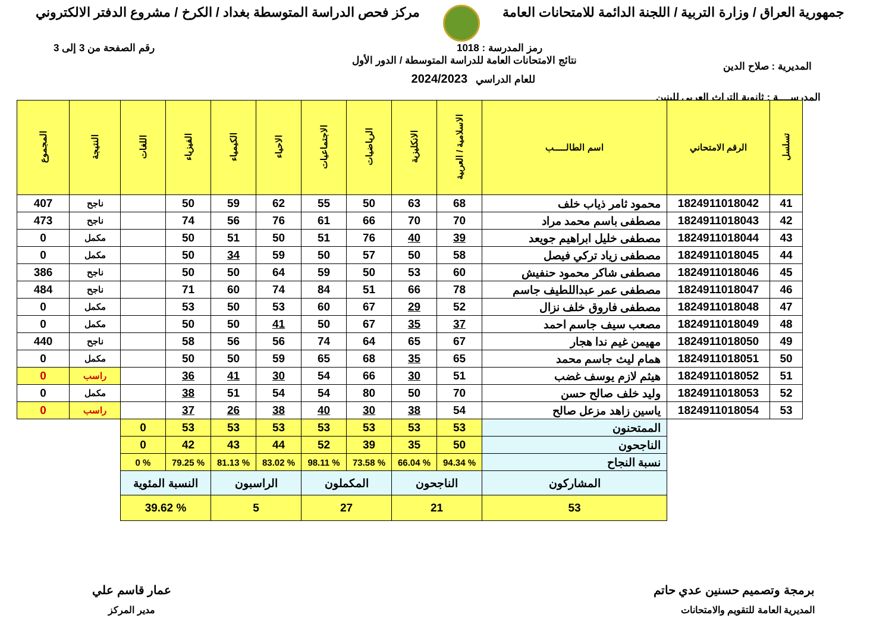جمهورية العراق / وزارة التربية / اللجنة الدائمة للامتحانات العامة
مركز فحص الدراسة المتوسطة بغداد / الكرخ / مشروع الدفتر الالكتروني
رمز المدرسة : 1018 رقم الصفحة من 3 إلى 3
المديرية : صلاح الدين
نتائج الامتحانات العامة للدراسة المتوسطة / الدور الأول
للعام الدراسي 2024/2023
المدرســــة : ثانوية التراث العربي للبنين
| تسلسل | الرقم الامتحاني | اسم الطالـــــب | الاسلامية / العربية | الانكليزية | الرياضيات | الاجتماعيات | الاحياء | الكيمياء | الفيزياء | اللغات | النتيجة | المجموع |
| --- | --- | --- | --- | --- | --- | --- | --- | --- | --- | --- | --- | --- |
| 41 | 1824911018042 | محمود ثامر ذياب خلف | 68 | 63 | 50 | 55 | 62 | 59 | 50 | | ناجح | 407 |
| 42 | 1824911018043 | مصطفى باسم محمد مراد | 70 | 70 | 66 | 61 | 76 | 56 | 74 | | ناجح | 473 |
| 43 | 1824911018044 | مصطفى خليل ابراهيم جويعد | 39 | 40 | 76 | 51 | 50 | 51 | 50 | | مكمل | 0 |
| 44 | 1824911018045 | مصطفى زياد تركي فيصل | 58 | 50 | 57 | 50 | 59 | 34 | 50 | | مكمل | 0 |
| 45 | 1824911018046 | مصطفى شاكر محمود حنفيش | 60 | 53 | 50 | 59 | 64 | 50 | 50 | | ناجح | 386 |
| 46 | 1824911018047 | مصطفى عمر عبداللطيف جاسم | 78 | 66 | 51 | 84 | 74 | 60 | 71 | | ناجح | 484 |
| 47 | 1824911018048 | مصطفى فاروق خلف نزال | 52 | 29 | 67 | 60 | 53 | 50 | 53 | | مكمل | 0 |
| 48 | 1824911018049 | مصعب سيف جاسم احمد | 37 | 35 | 67 | 50 | 41 | 50 | 50 | | مكمل | 0 |
| 49 | 1824911018050 | مهيمن غيم ندا هجار | 67 | 65 | 64 | 74 | 56 | 56 | 58 | | ناجح | 440 |
| 50 | 1824911018051 | همام ليث جاسم محمد | 65 | 35 | 68 | 65 | 59 | 50 | 50 | | مكمل | 0 |
| 51 | 1824911018052 | هيثم لازم يوسف غضب | 51 | 30 | 66 | 54 | 30 | 41 | 36 | | راسب | 0 |
| 52 | 1824911018053 | وليد خلف صالح حسن | 70 | 50 | 80 | 54 | 54 | 51 | 38 | | مكمل | 0 |
| 53 | 1824911018054 | ياسين زاهد مزعل صالح | 54 | 38 | 30 | 40 | 38 | 26 | 37 | | راسب | 0 |
| | | الممتحنون | 53 | 53 | 53 | 53 | 53 | 53 | 53 | 0 | | |
| | | الناجحون | 50 | 35 | 39 | 52 | 44 | 43 | 42 | 0 | | |
| | | نسبة النجاح | % 94.34 | % 66.04 | % 73.58 | % 98.11 | % 83.02 | % 81.13 | % 79.25 | % 0 | | |
| | | المشاركون | الناجحون | | المكملون | | الراسبون | | النسبة المئوية | | | |
| | | 53 | 21 | | 27 | | 5 | | % 39.62 | | | |
برمجة وتصميم حسنين عدي حاتم
المديرية العامة للتقويم والامتحانات
عمار قاسم علي
مدير المركز